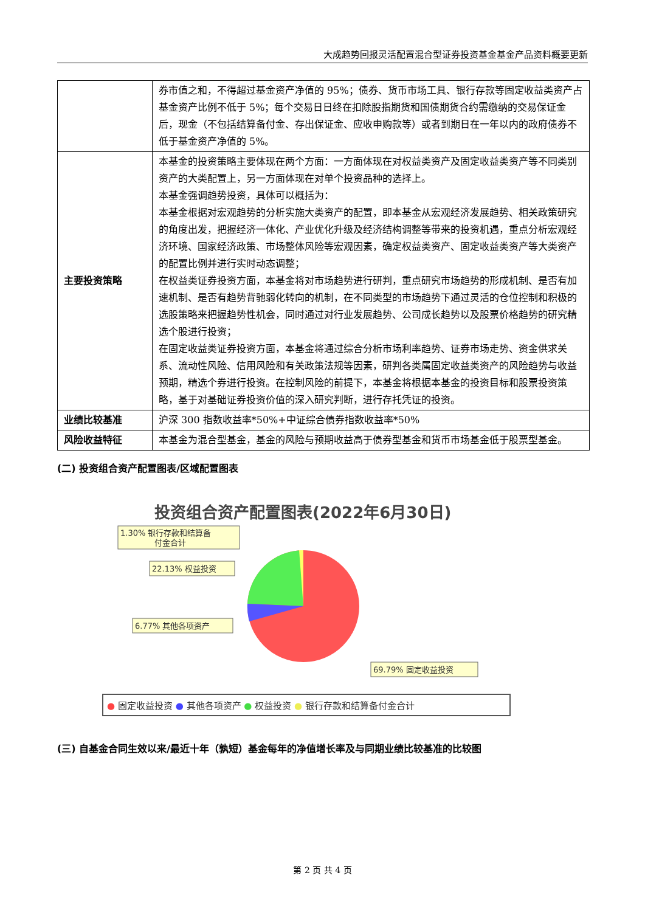大成趋势回报灵活配置混合型证券投资基金基金产品资料概要更新
| | 券市值之和，不得超过基金资产净值的 95%；债券、货币市场工具、银行存款等固定收益类资产占基金资产比例不低于 5%；每个交易日日终在扣除股指期货和国债期货合约需缴纳的交易保证金后，现金（不包括结算备付金、存出保证金、应收申购款等）或者到期日在一年以内的政府债券不低于基金资产净值的 5%。 |
| 主要投资策略 | 本基金的投资策略主要体现在两个方面：一方面体现在对权益类资产及固定收益类资产等不同类别资产的大类配置上，另一方面体现在对单个投资品种的选择上。 本基金强调趋势投资，具体可以概括为： 本基金根据对宏观趋势的分析实施大类资产的配置，即本基金从宏观经济发展趋势、相关政策研究的角度出发，把握经济一体化、产业优化升级及经济结构调整等带来的投资机遇，重点分析宏观经济环境、国家经济政策、市场整体风险等宏观因素，确定权益类资产、固定收益类资产等大类资产的配置比例并进行实时动态调整； 在权益类证券投资方面，本基金将对市场趋势进行研判，重点研究市场趋势的形成机制、是否有加速机制、是否有趋势背驰弱化转向的机制，在不同类型的市场趋势下通过灵活的仓位控制和积极的选股策略来把握趋势性机会，同时通过对行业发展趋势、公司成长趋势以及股票价格趋势的研究精选个股进行投资； 在固定收益类证券投资方面，本基金将通过综合分析市场利率趋势、证券市场走势、资金供求关系、流动性风险、信用风险和有关政策法规等因素，研判各类属固定收益类资产的风险趋势与收益预期，精选个券进行投资。在控制风险的前提下，本基金将根据本基金的投资目标和股票投资策略，基于对基础证券投资价值的深入研究判断，进行存托凭证的投资。 |
| 业绩比较基准 | 沪深 300 指数收益率*50%+中证综合债券指数收益率*50% |
| 风险收益特征 | 本基金为混合型基金，基金的风险与预期收益高于债券型基金和货币市场基金低于股票型基金。 |
(二) 投资组合资产配置图表/区域配置图表
投资组合资产配置图表(2022年6月30日)
1.30% 银行存款和结算备
付金合计
22.13% 权益投资
6.77% 其他各项资产
69.79% 固定收益投资
● 固定收益投资 ● 其他各项资产 ● 权益投资 ● 银行存款和结算备付金合计
(三) 自基金合同生效以来/最近十年（孰短）基金每年的净值增长率及与同期业绩比较基准的比较图
第 2 页 共 4 页